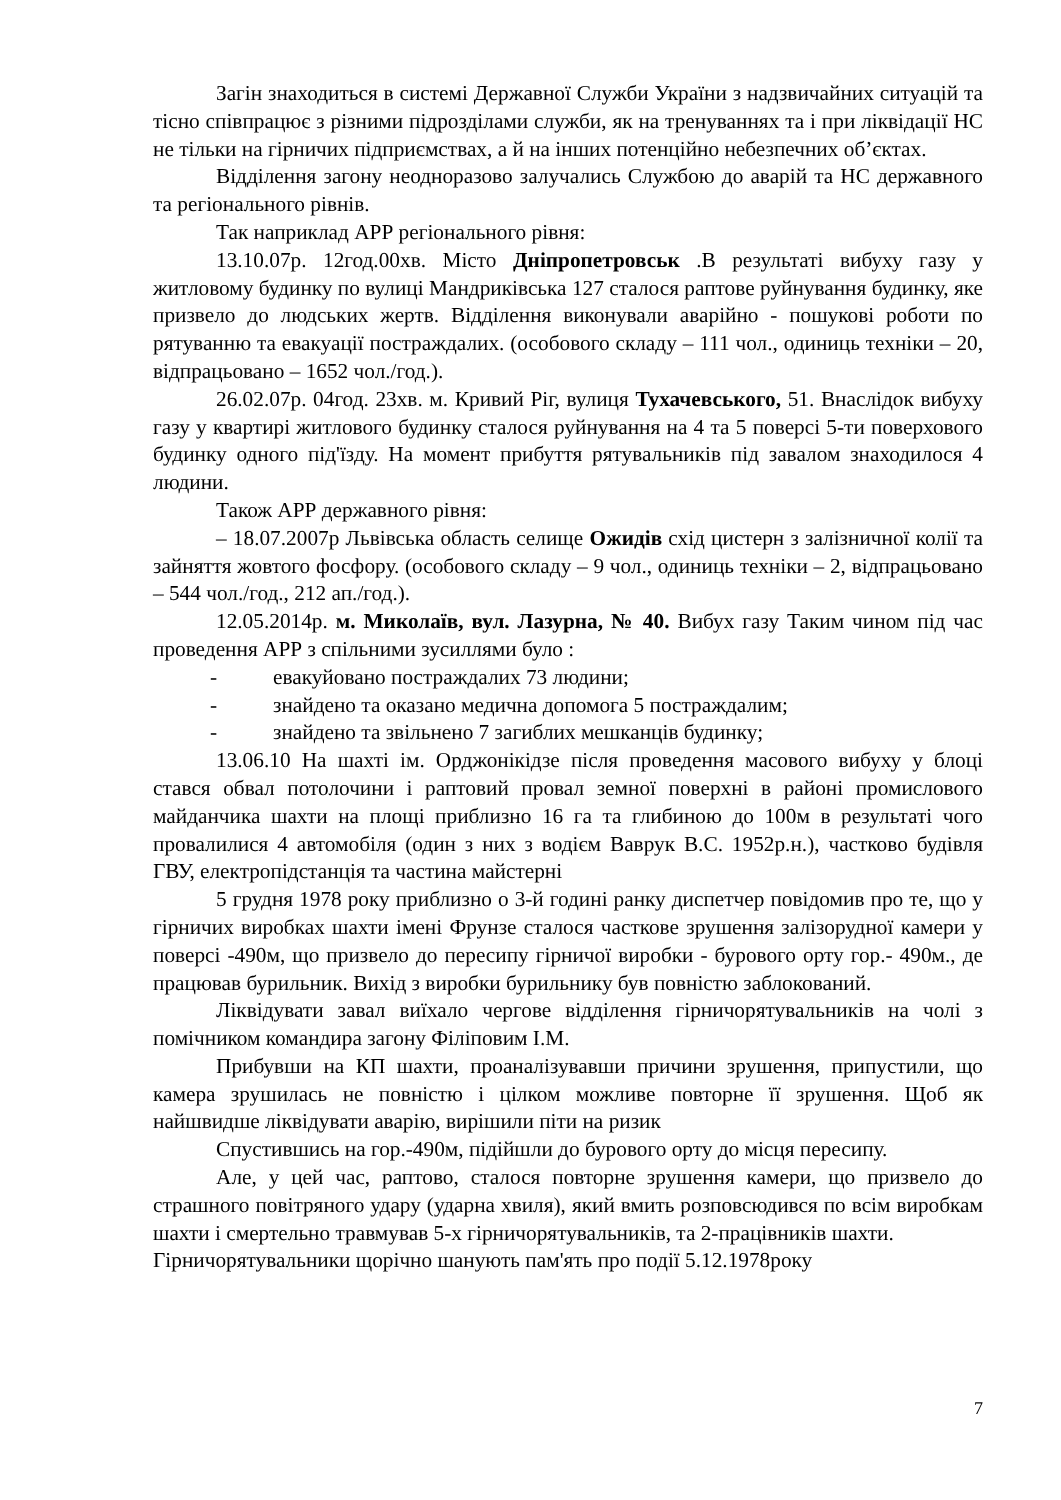Загін знаходиться в системі Державної Служби України з надзвичайних ситуацій та тісно співпрацює з різними підрозділами служби, як на тренуваннях та і при ліквідації НС не тільки на гірничих підприємствах, а й на інших потенційно небезпечних об’єктах.
Відділення загону неодноразово залучались Службою до аварій та НС державного та регіонального рівнів.
Так наприклад АРР регіонального рівня:
13.10.07р. 12год.00хв. Місто Дніпропетровськ .В результаті вибуху газу у житловому будинку по вулиці Мандриківська 127 сталося раптове руйнування будинку, яке призвело до людських жертв. Відділення виконували аварійно - пошукові роботи по рятуванню та евакуації постраждалих. (особового складу – 111 чол., одиниць техніки – 20, відпрацьовано – 1652 чол./год.).
26.02.07р. 04год. 23хв. м. Кривий Ріг, вулиця Тухачевського, 51. Внаслідок вибуху газу у квартирі житлового будинку сталося руйнування на 4 та 5 поверсі 5-ти поверхового будинку одного під'їзду. На момент прибуття рятувальників під завалом знаходилося 4 людини.
Також АРР державного рівня:
– 18.07.2007р Львівська область селище Ожидів схід цистерн з залізничної колії та зайняття жовтого фосфору. (особового складу – 9 чол., одиниць техніки – 2, відпрацьовано – 544 чол./год., 212 ап./год.).
12.05.2014р. м. Миколаїв, вул. Лазурна, № 40. Вибух газу Таким чином під час проведення АРР з спільними зусиллями було :
- евакуйовано постраждалих 73 людини;
- знайдено та оказано медична допомога 5 постраждалим;
- знайдено та звільнено 7 загиблих мешканців будинку;
13.06.10 На шахті ім. Орджонікідзе після проведення масового вибуху у блоці стався обвал потолочини і раптовий провал земної поверхні в районі промислового майданчика шахти на площі приблизно 16 га та глибиною до 100м в результаті чого провалилися 4 автомобіля (один з них з водієм Ваврук В.С. 1952р.н.), частково будівля ГВУ, електропідстанція та частина майстерні
5 грудня 1978 року приблизно о 3-й годині ранку диспетчер повідомив про те, що у гірничих виробках шахти імені Фрунзе сталося часткове зрушення залізорудної камери у поверсі -490м, що призвело до пересипу гірничої виробки - бурового орту гор.- 490м., де працював бурильник. Вихід з виробки бурильнику був повністю заблокований.
Ліквідувати завал виїхало чергове відділення гірничорятувальників на чолі з помічником командира загону Філіповим І.М.
Прибувши на КП шахти, проаналізувавши причини зрушення, припустили, що камера зрушилась не повністю і цілком можливе повторне її зрушення. Щоб як найшвидше ліквідувати аварію, вирішили піти на ризик
Спустившись на гор.-490м, підійшли до бурового орту до місця пересипу.
Але, у цей час, раптово, сталося повторне зрушення камери, що призвело до страшного повітряного удару (ударна хвиля), який вмить розповсюдився по всім виробкам шахти і смертельно травмував 5-х гірничорятувальників, та 2-працівників шахти.
Гірничорятувальники щорічно шанують пам'ять про події 5.12.1978року
7